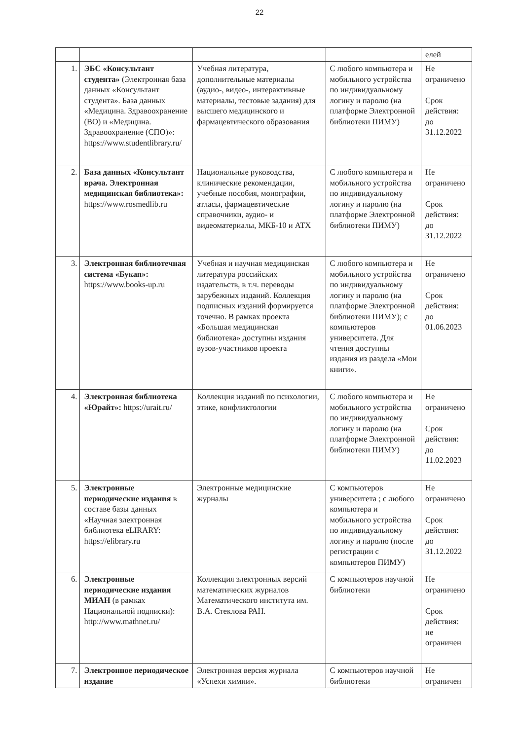22
| | | | | елей |
| 1. | ЭБС «Консультант студента» (Электронная база данных «Консультант студента». База данных «Медицина. Здравоохранение (ВО) и «Медицина. Здравоохранение (СПО)»: https://www.studentlibrary.ru/ | Учебная литература, дополнительные материалы (аудио-, видео-, интерактивные материалы, тестовые задания) для высшего медицинского и фармацевтического образования | С любого компьютера и мобильного устройства по индивидуальному логину и паролю (на платформе Электронной библиотеки ПИМУ) | Не ограничено Срок действия: до 31.12.2022 |
| 2. | База данных «Консультант врача. Электронная медицинская библиотека»: https://www.rosmedlib.ru | Национальные руководства, клинические рекомендации, учебные пособия, монографии, атласы, фармацевтические справочники, аудио- и видеоматериалы, МКБ-10 и АТХ | С любого компьютера и мобильного устройства по индивидуальному логину и паролю (на платформе Электронной библиотеки ПИМУ) | Не ограничено Срок действия: до 31.12.2022 |
| 3. | Электронная библиотечная система «Букап»: https://www.books-up.ru | Учебная и научная медицинская литература российских издательств, в т.ч. переводы зарубежных изданий. Коллекция подписных изданий формируется точечно. В рамках проекта «Большая медицинская библиотека» доступны издания вузов-участников проекта | С любого компьютера и мобильного устройства по индивидуальному логину и паролю (на платформе Электронной библиотеки ПИМУ); с компьютеров университета. Для чтения доступны издания из раздела «Мои книги». | Не ограничено Срок действия: до 01.06.2023 |
| 4. | Электронная библиотека «Юрайт»: https://urait.ru/ | Коллекция изданий по психологии, этике, конфликтологии | С любого компьютера и мобильного устройства по индивидуальному логину и паролю (на платформе Электронной библиотеки ПИМУ) | Не ограничено Срок действия: до 11.02.2023 |
| 5. | Электронные периодические издания в составе базы данных «Научная электронная библиотека eLIRARY: https://elibrary.ru | Электронные медицинские журналы | С компьютеров университета ; с любого компьютера и мобильного устройства по индивидуальному логину и паролю (после регистрации с компьютеров ПИМУ) | Не ограничено Срок действия: до 31.12.2022 |
| 6. | Электронные периодические издания МИАН (в рамках Национальной подписки): http://www.mathnet.ru/ | Коллекция электронных версий математических журналов Математического института им. В.А. Стеклова РАН. | С компьютеров научной библиотеки | Не ограничено Срок действия: не ограничен |
| 7. | Электронное периодическое издание | Электронная версия журнала «Успехи химии». | С компьютеров научной библиотеки | Не ограничен |